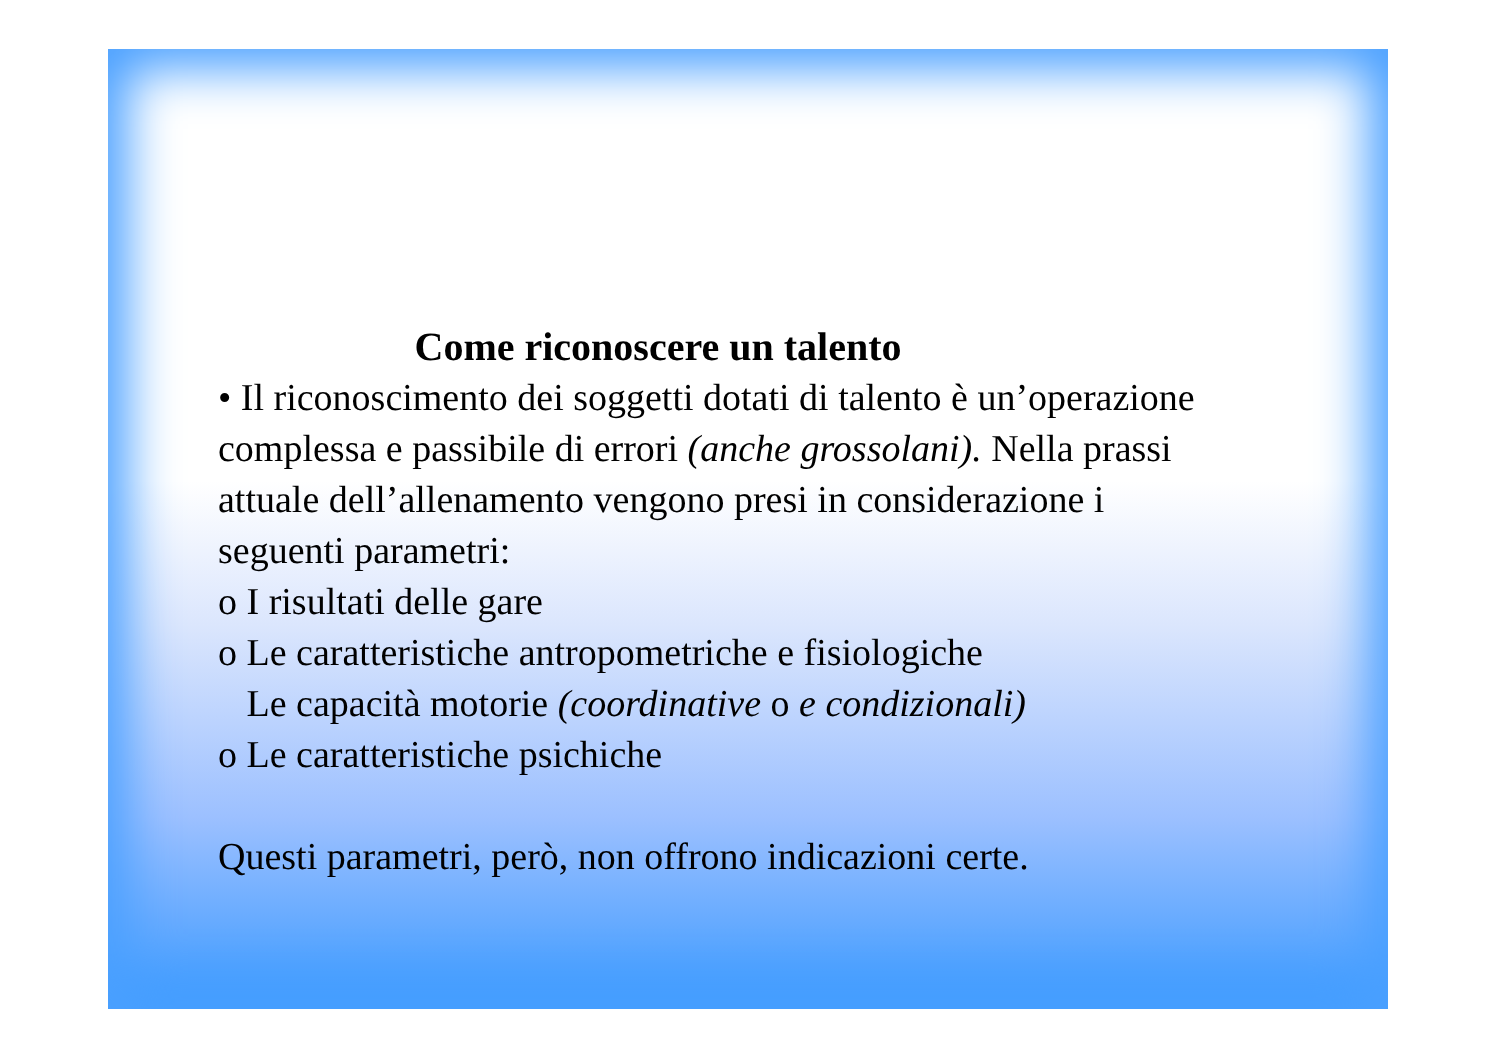Come riconoscere un talento
• Il riconoscimento dei soggetti dotati di talento è un’operazione complessa e passibile di errori (anche grossolani). Nella prassi attuale dell’allenamento vengono presi in considerazione i seguenti parametri:
o I risultati delle gare
o Le caratteristiche antropometriche e fisiologiche
Le capacità motorie (coordinative o e condizionali)
o Le caratteristiche psichiche
Questi parametri, però, non offrono indicazioni certe.